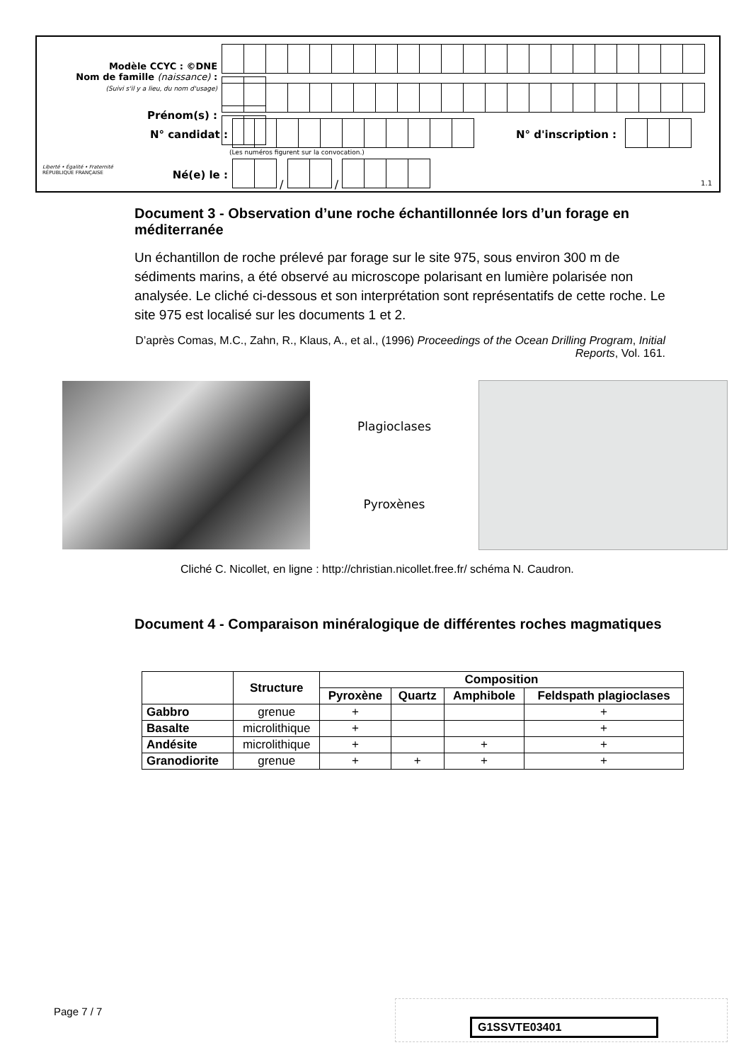Modèle CCYC : ©DNE
Nom de famille (naissance) :
(Suivi s'il y a lieu, du nom d'usage)
Prénom(s) :
N° candidat : N° d'inscription :
(Les numéros figurent sur la convocation.)
Liberté • Égalité • Fraternité
RÉPUBLIQUE FRANÇAISE
Né(e) le : / /
1.1
Document 3 - Observation d’une roche échantillonnée lors d’un forage en méditerranée
Un échantillon de roche prélevé par forage sur le site 975, sous environ 300 m de sédiments marins, a été observé au microscope polarisant en lumière polarisée non analysée. Le cliché ci-dessous et son interprétation sont représentatifs de cette roche. Le site 975 est localisé sur les documents 1 et 2.
D’après Comas, M.C., Zahn, R., Klaus, A., et al., (1996) Proceedings of the Ocean Drilling Program, Initial Reports, Vol. 161.
Plagioclases
Pyroxènes
Cliché C. Nicollet, en ligne : http://christian.nicollet.free.fr/ schéma N. Caudron.
Document 4 - Comparaison minéralogique de différentes roches magmatiques
| | Structure | Composition | | | |
| --- | --- | --- | --- | --- | --- |
| | | Pyroxène | Quartz | Amphibole | Feldspath plagioclases |
| Gabbro | grenue | + | | | + |
| Basalte | microlithique | + | | | + |
| Andésite | microlithique | + | | + | + |
| Granodiorite | grenue | + | + | + | + |
Page 7 / 7
G1SSVTE03401